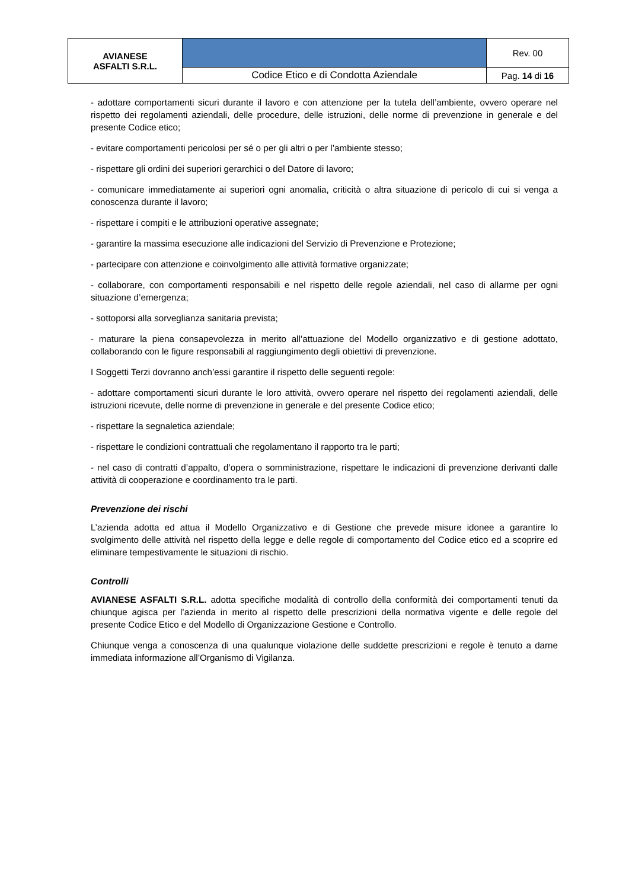| AVIANESE ASFALTI S.R.L. | | Rev. 00 |
| | Codice Etico e di Condotta Aziendale | Pag. 14 di 16 |
- adottare comportamenti sicuri durante il lavoro e con attenzione per la tutela dell’ambiente, ovvero operare nel rispetto dei regolamenti aziendali, delle procedure, delle istruzioni, delle norme di prevenzione in generale e del presente Codice etico;
- evitare comportamenti pericolosi per sé o per gli altri o per l’ambiente stesso;
- rispettare gli ordini dei superiori gerarchici o del Datore di lavoro;
- comunicare immediatamente ai superiori ogni anomalia, criticità o altra situazione di pericolo di cui si venga a conoscenza durante il lavoro;
- rispettare i compiti e le attribuzioni operative assegnate;
- garantire la massima esecuzione alle indicazioni del Servizio di Prevenzione e Protezione;
- partecipare con attenzione e coinvolgimento alle attività formative organizzate;
- collaborare, con comportamenti responsabili e nel rispetto delle regole aziendali, nel caso di allarme per ogni situazione d’emergenza;
- sottoporsi alla sorveglianza sanitaria prevista;
- maturare la piena consapevolezza in merito all’attuazione del Modello organizzativo e di gestione adottato, collaborando con le figure responsabili al raggiungimento degli obiettivi di prevenzione.
I Soggetti Terzi dovranno anch’essi garantire il rispetto delle seguenti regole:
- adottare comportamenti sicuri durante le loro attività, ovvero operare nel rispetto dei regolamenti aziendali, delle istruzioni ricevute, delle norme di prevenzione in generale e del presente Codice etico;
- rispettare la segnaletica aziendale;
- rispettare le condizioni contrattuali che regolamentano il rapporto tra le parti;
- nel caso di contratti d’appalto, d’opera o somministrazione, rispettare le indicazioni di prevenzione derivanti dalle attività di cooperazione e coordinamento tra le parti.
Prevenzione dei rischi
L’azienda adotta ed attua il Modello Organizzativo e di Gestione che prevede misure idonee a garantire lo svolgimento delle attività nel rispetto della legge e delle regole di comportamento del Codice etico ed a scoprire ed eliminare tempestivamente le situazioni di rischio.
Controlli
AVIANESE ASFALTI S.R.L. adotta specifiche modalità di controllo della conformità dei comportamenti tenuti da chiunque agisca per l’azienda in merito al rispetto delle prescrizioni della normativa vigente e delle regole del presente Codice Etico e del Modello di Organizzazione Gestione e Controllo.
Chiunque venga a conoscenza di una qualunque violazione delle suddette prescrizioni e regole è tenuto a darne immediata informazione all’Organismo di Vigilanza.